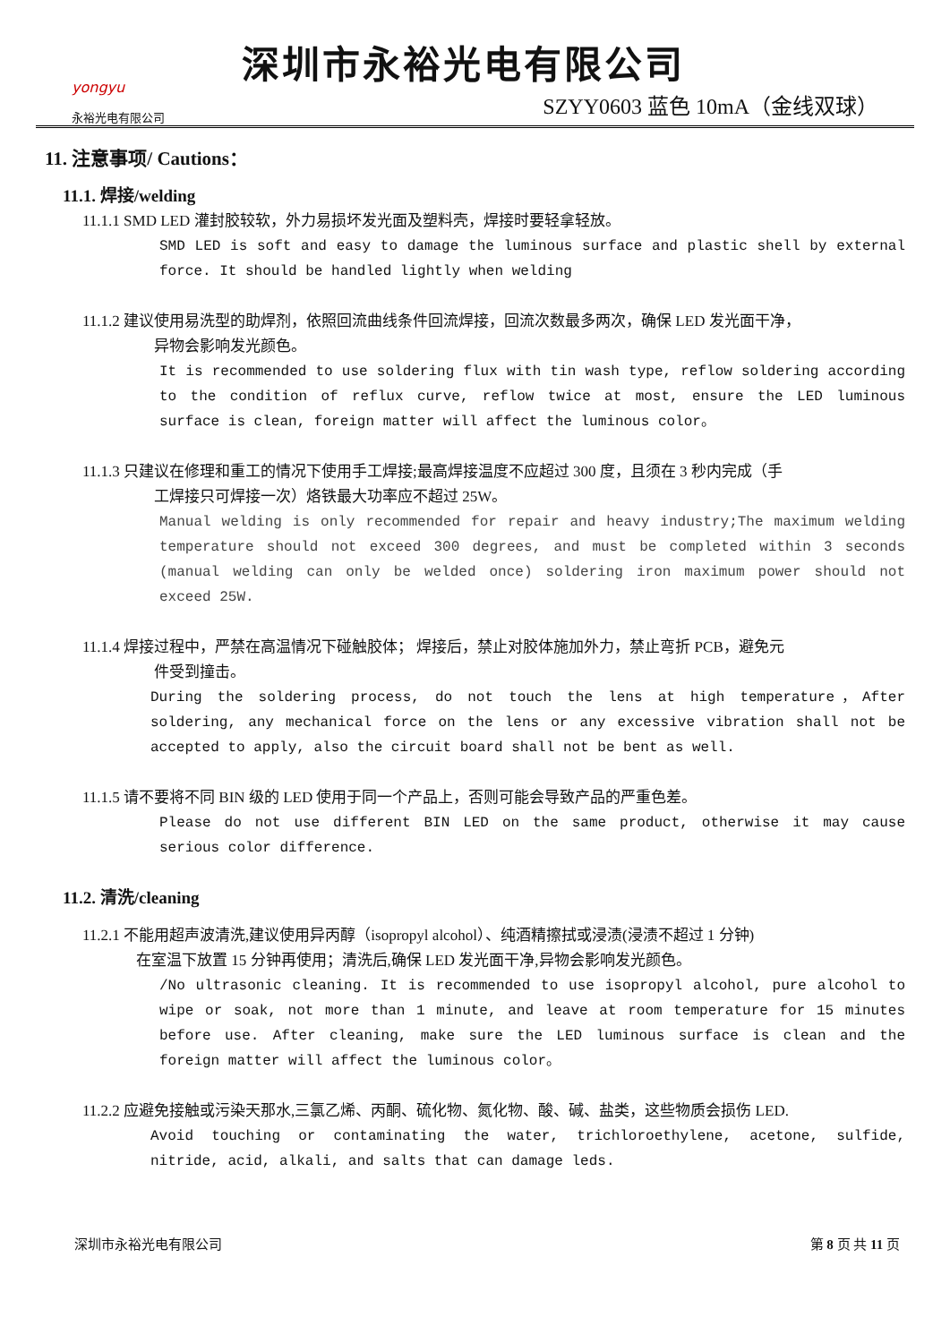yongyu
永裕光电有限公司
深圳市永裕光电有限公司
SZYY0603 蓝色 10mA（金线双球）
11. 注意事项/ Cautions：
11.1. 焊接/welding
11.1.1 SMD LED 灌封胶较软，外力易损坏发光面及塑料壳，焊接时要轻拿轻放。
SMD LED is soft and easy to damage the luminous surface and plastic shell by external force. It should be handled lightly when welding
11.1.2 建议使用易洗型的助焊剂，依照回流曲线条件回流焊接，回流次数最多两次，确保 LED 发光面干净，
异物会影响发光颜色。
It is recommended to use soldering flux with tin wash type, reflow soldering according to the condition of reflux curve, reflow twice at most, ensure the LED luminous surface is clean, foreign matter will affect the luminous color。
11.1.3 只建议在修理和重工的情况下使用手工焊接;最高焊接温度不应超过 300 度，且须在 3 秒内完成（手
工焊接只可焊接一次）烙铁最大功率应不超过 25W。
Manual welding is only recommended for repair and heavy industry;The maximum welding temperature should not exceed 300 degrees, and must be completed within 3 seconds (manual welding can only be welded once) soldering iron maximum power should not exceed 25W.
11.1.4 焊接过程中，严禁在高温情况下碰触胶体； 焊接后，禁止对胶体施加外力，禁止弯折 PCB，避免元
件受到撞击。
During the soldering process, do not touch the lens at high temperature，After soldering, any mechanical force on the lens or any excessive vibration shall not be accepted to apply, also the circuit board shall not be bent as well.
11.1.5 请不要将不同 BIN 级的 LED 使用于同一个产品上，否则可能会导致产品的严重色差。
Please do not use different BIN LED on the same product, otherwise it may cause serious color difference.
11.2. 清洗/cleaning
11.2.1 不能用超声波清洗,建议使用异丙醇（isopropyl alcohol）、纯酒精擦拭或浸渍(浸渍不超过 1 分钟)
在室温下放置 15 分钟再使用；清洗后,确保 LED 发光面干净,异物会影响发光颜色。
/No ultrasonic cleaning. It is recommended to use isopropyl alcohol, pure alcohol to wipe or soak, not more than 1 minute, and leave at room temperature for 15 minutes before use. After cleaning, make sure the LED luminous surface is clean and the foreign matter will affect the luminous color。
11.2.2 应避免接触或污染天那水,三氯乙烯、丙酮、硫化物、氮化物、酸、碱、盐类，这些物质会损伤 LED.
Avoid touching or contaminating the water, trichloroethylene, acetone, sulfide, nitride, acid, alkali, and salts that can damage leds.
深圳市永裕光电有限公司 第 8 页 共 11 页